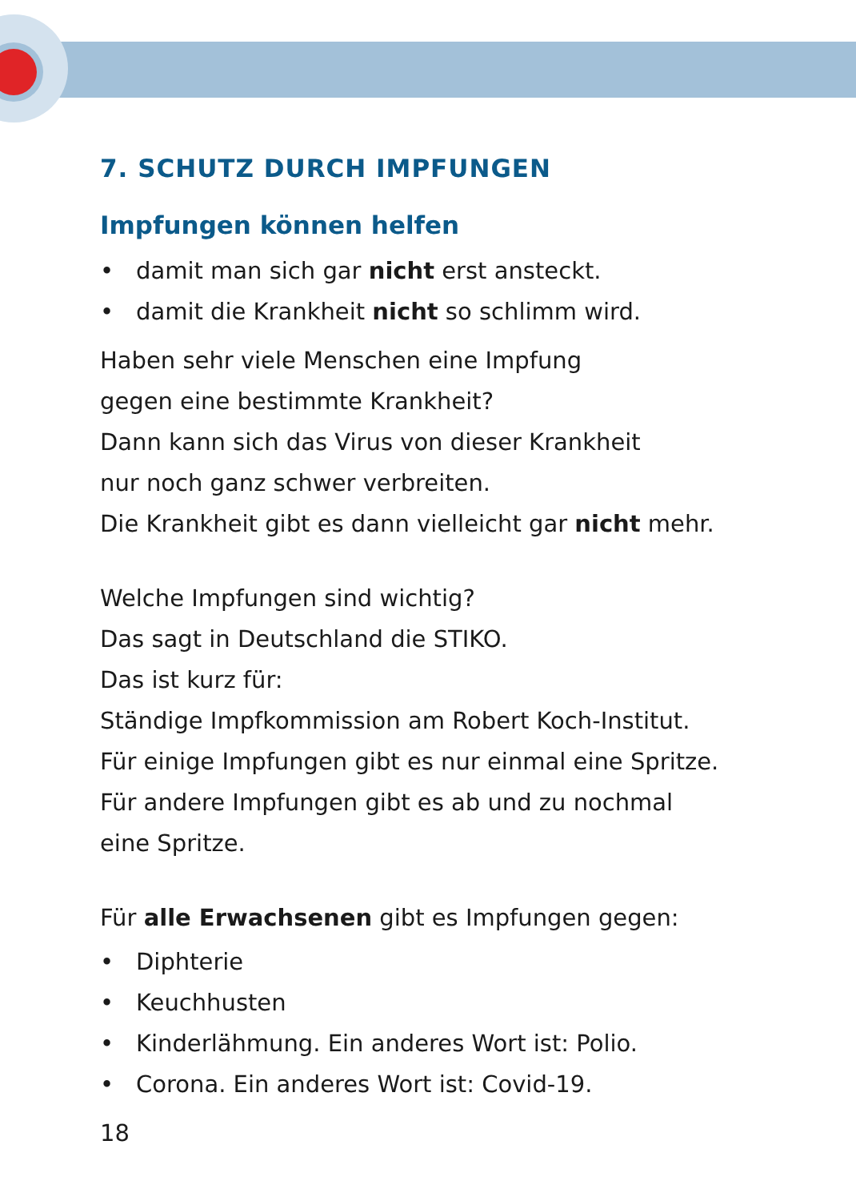7. SCHUTZ DURCH IMPFUNGEN
Impfungen können helfen
• damit man sich gar nicht erst ansteckt.
• damit die Krankheit nicht so schlimm wird.
Haben sehr viele Menschen eine Impfung
gegen eine bestimmte Krankheit?
Dann kann sich das Virus von dieser Krankheit
nur noch ganz schwer verbreiten.
Die Krankheit gibt es dann vielleicht gar nicht mehr.
Welche Impfungen sind wichtig?
Das sagt in Deutschland die STIKO.
Das ist kurz für:
Ständige Impfkommission am Robert Koch-Institut.
Für einige Impfungen gibt es nur einmal eine Spritze.
Für andere Impfungen gibt es ab und zu nochmal
eine Spritze.
Für alle Erwachsenen gibt es Impfungen gegen:
• Diphterie
• Keuchhusten
• Kinderlähmung. Ein anderes Wort ist: Polio.
• Corona. Ein anderes Wort ist: Covid-19.
18